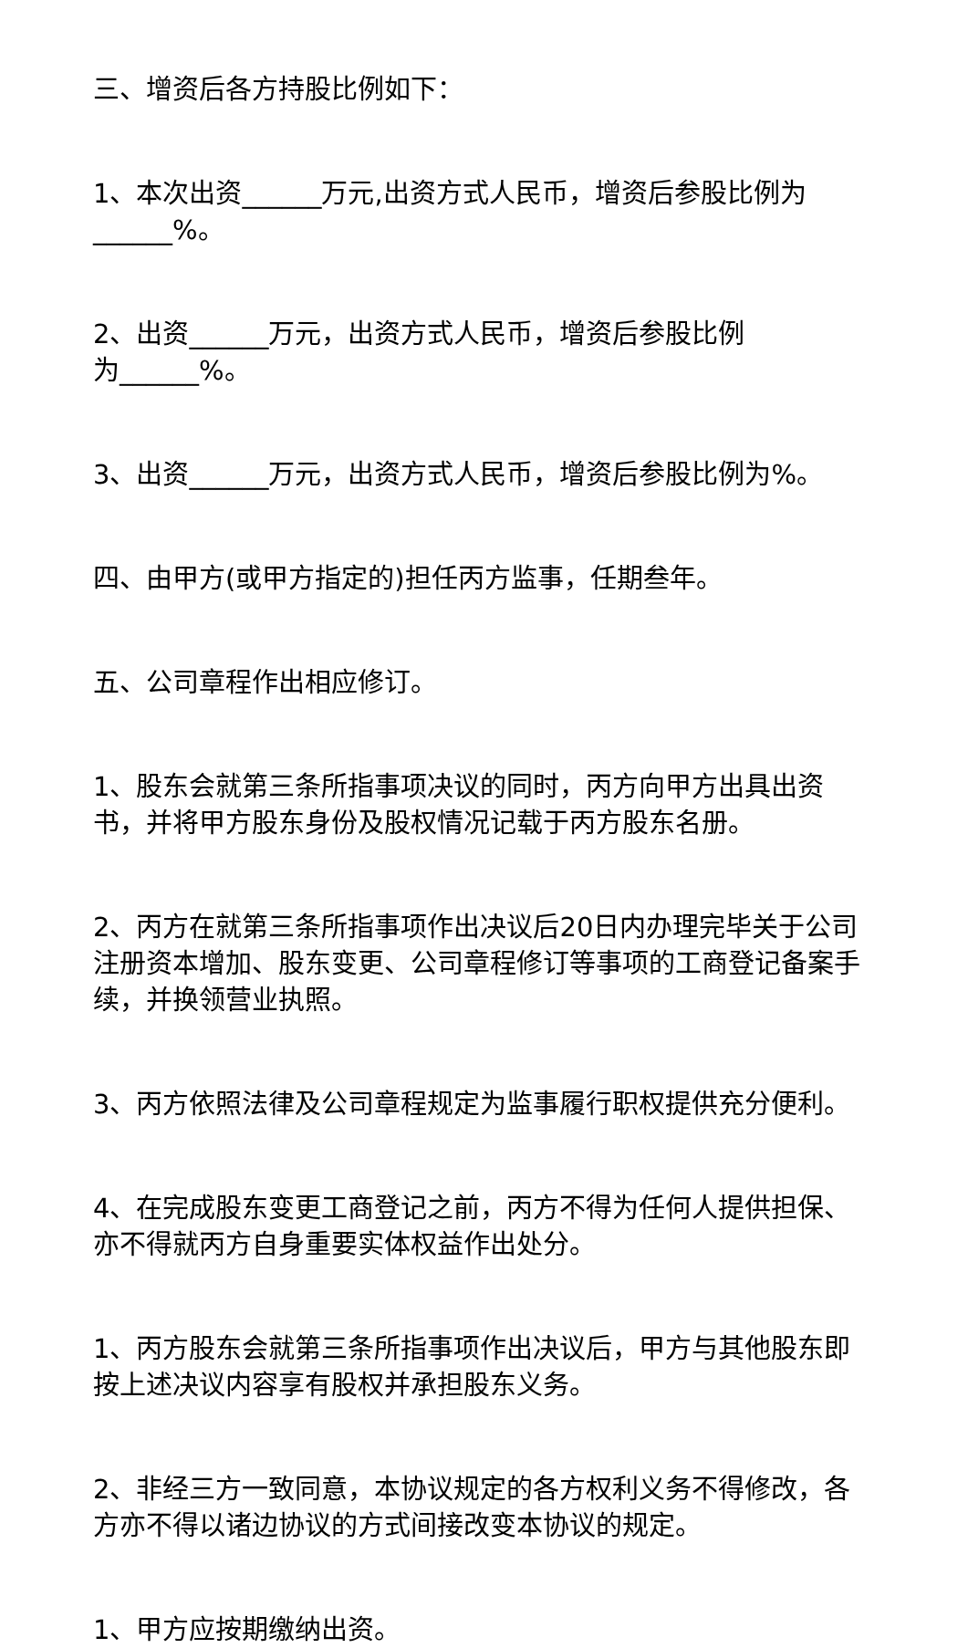三、增资后各方持股比例如下：
1、本次出资______万元,出资方式人民币，增资后参股比例为______%。
2、出资______万元，出资方式人民币，增资后参股比例
为______%。
3、出资______万元，出资方式人民币，增资后参股比例为%。
四、由甲方(或甲方指定的)担任丙方监事，任期叁年。
五、公司章程作出相应修订。
1、股东会就第三条所指事项决议的同时，丙方向甲方出具出资书，并将甲方股东身份及股权情况记载于丙方股东名册。
2、丙方在就第三条所指事项作出决议后20日内办理完毕关于公司注册资本增加、股东变更、公司章程修订等事项的工商登记备案手续，并换领营业执照。
3、丙方依照法律及公司章程规定为监事履行职权提供充分便利。
4、在完成股东变更工商登记之前，丙方不得为任何人提供担保、亦不得就丙方自身重要实体权益作出处分。
1、丙方股东会就第三条所指事项作出决议后，甲方与其他股东即按上述决议内容享有股权并承担股东义务。
2、非经三方一致同意，本协议规定的各方权利义务不得修改，各方亦不得以诸边协议的方式间接改变本协议的规定。
1、甲方应按期缴纳出资。